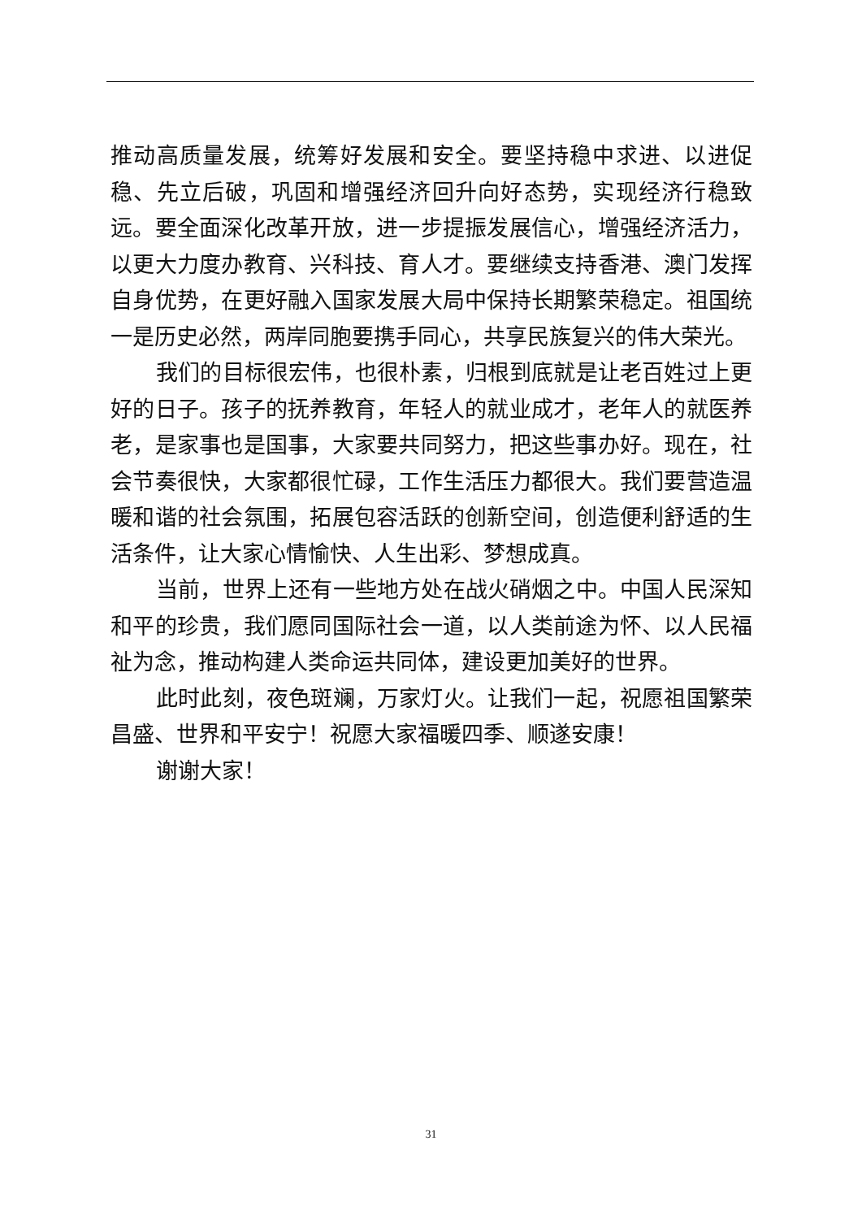推动高质量发展，统筹好发展和安全。要坚持稳中求进、以进促稳、先立后破，巩固和增强经济回升向好态势，实现经济行稳致远。要全面深化改革开放，进一步提振发展信心，增强经济活力，以更大力度办教育、兴科技、育人才。要继续支持香港、澳门发挥自身优势，在更好融入国家发展大局中保持长期繁荣稳定。祖国统一是历史必然，两岸同胞要携手同心，共享民族复兴的伟大荣光。
我们的目标很宏伟，也很朴素，归根到底就是让老百姓过上更好的日子。孩子的抚养教育，年轻人的就业成才，老年人的就医养老，是家事也是国事，大家要共同努力，把这些事办好。现在，社会节奏很快，大家都很忙碌，工作生活压力都很大。我们要营造温暖和谐的社会氛围，拓展包容活跃的创新空间，创造便利舒适的生活条件，让大家心情愉快、人生出彩、梦想成真。
当前，世界上还有一些地方处在战火硝烟之中。中国人民深知和平的珍贵，我们愿同国际社会一道，以人类前途为怀、以人民福祉为念，推动构建人类命运共同体，建设更加美好的世界。
此时此刻，夜色斑斓，万家灯火。让我们一起，祝愿祖国繁荣昌盛、世界和平安宁！祝愿大家福暖四季、顺遂安康！
谢谢大家！
31